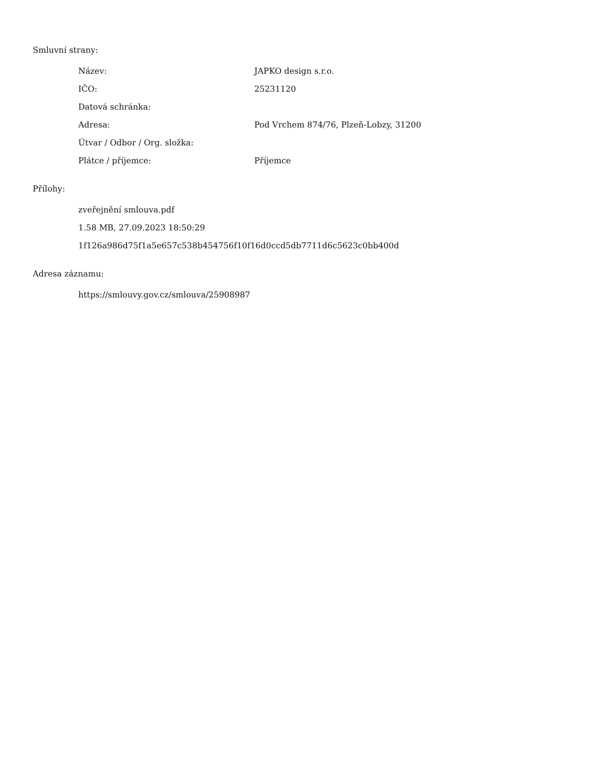Smluvní strany:
| Název: | JAPKO design s.r.o. |
| IČO: | 25231120 |
| Datová schránka: | |
| Adresa: | Pod Vrchem 874/76, Plzeň-Lobzy, 31200 |
| Útvar / Odbor / Org. složka: | |
| Plátce / příjemce: | Příjemce |
Přílohy:
zveřejnění smlouva.pdf
1.58 MB, 27.09.2023 18:50:29
1f126a986d75f1a5e657c538b454756f10f16d0ccd5db7711d6c5623c0bb400d
Adresa záznamu:
https://smlouvy.gov.cz/smlouva/25908987